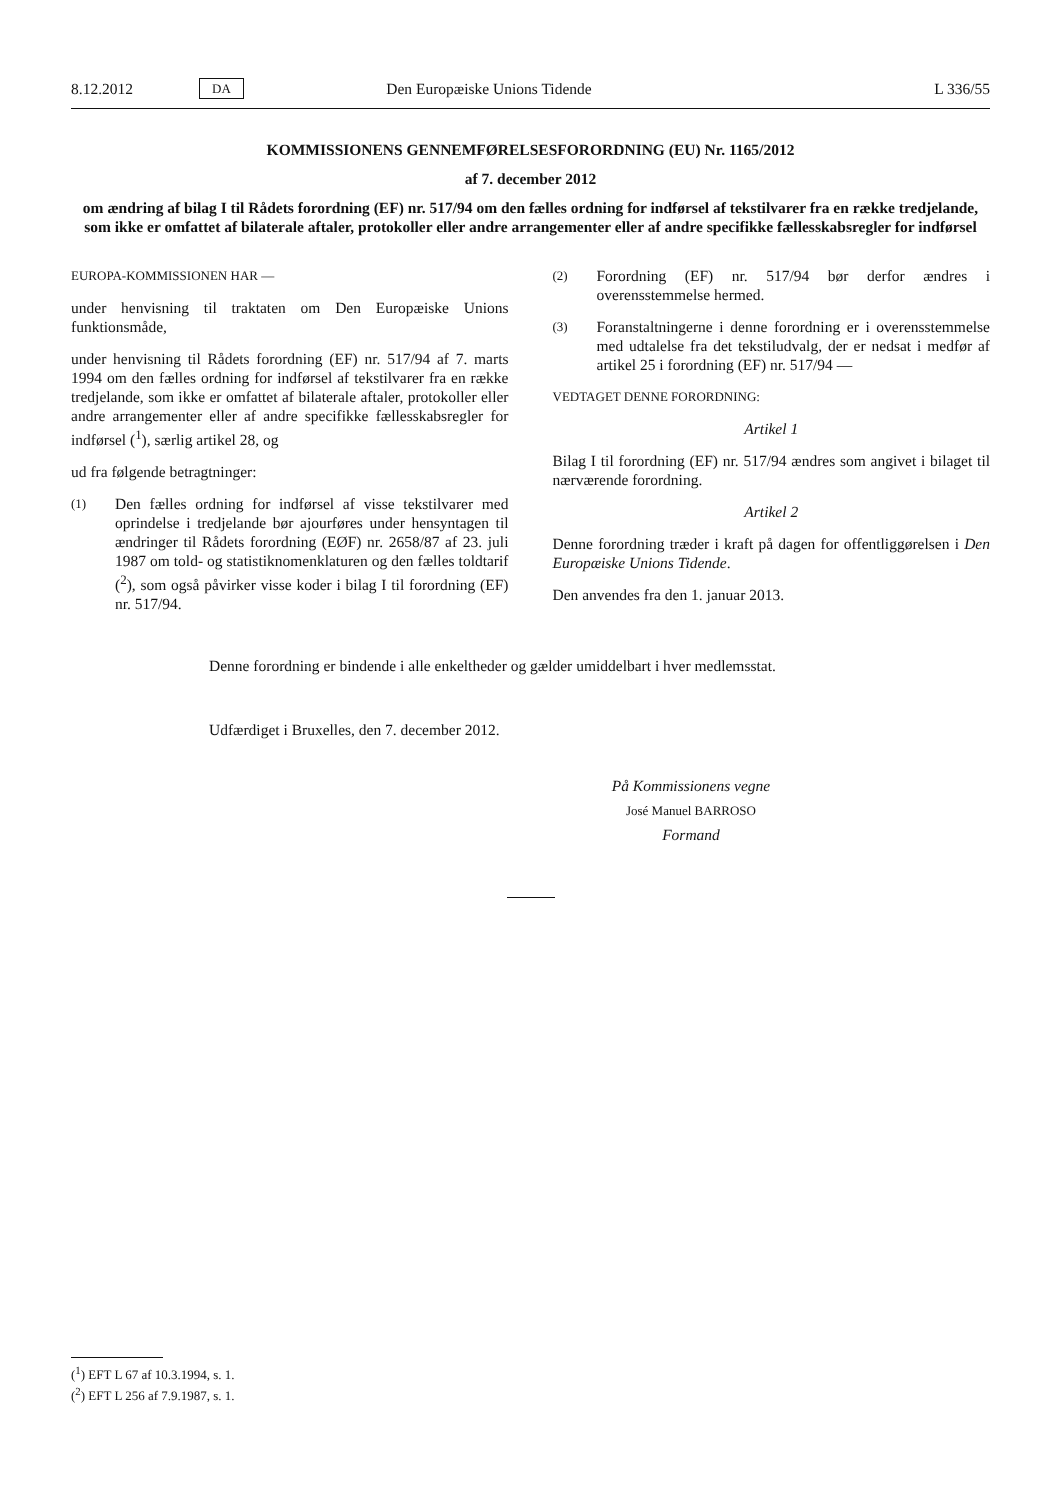8.12.2012 DA Den Europæiske Unions Tidende L 336/55
KOMMISSIONENS GENNEMFØRELSESFORORDNING (EU) Nr. 1165/2012
af 7. december 2012
om ændring af bilag I til Rådets forordning (EF) nr. 517/94 om den fælles ordning for indførsel af tekstilvarer fra en række tredjelande, som ikke er omfattet af bilaterale aftaler, protokoller eller andre arrangementer eller af andre specifikke fællesskabsregler for indførsel
EUROPA-KOMMISSIONEN HAR —
under henvisning til traktaten om Den Europæiske Unions funktionsmåde,
under henvisning til Rådets forordning (EF) nr. 517/94 af 7. marts 1994 om den fælles ordning for indførsel af tekstilvarer fra en række tredjelande, som ikke er omfattet af bilaterale aftaler, protokoller eller andre arrangementer eller af andre specifikke fællesskabsregler for indførsel (<sup>1</sup>), særlig artikel 28, og
ud fra følgende betragtninger:
(1)
Den fælles ordning for indførsel af visse tekstilvarer med oprindelse i tredjelande bør ajourføres under hensyntagen til ændringer til Rådets forordning (EØF) nr. 2658/87 af 23. juli 1987 om told- og statistiknomenklaturen og den fælles toldtarif (<sup>2</sup>), som også påvirker visse koder i bilag I til forordning (EF) nr. 517/94.
(2)
Forordning (EF) nr. 517/94 bør derfor ændres i overensstemmelse hermed.
(3)
Foranstaltningerne i denne forordning er i overensstemmelse med udtalelse fra det tekstiludvalg, der er nedsat i medfør af artikel 25 i forordning (EF) nr. 517/94 —
VEDTAGET DENNE FORORDNING:
Artikel 1
Bilag I til forordning (EF) nr. 517/94 ændres som angivet i bilaget til nærværende forordning.
Artikel 2
Denne forordning træder i kraft på dagen for offentliggørelsen i Den Europæiske Unions Tidende.
Den anvendes fra den 1. januar 2013.
Denne forordning er bindende i alle enkeltheder og gælder umiddelbart i hver medlemsstat.
Udfærdiget i Bruxelles, den 7. december 2012.
På Kommissionens vegne
José Manuel BARROSO
Formand
(<sup>1</sup>) EFT L 67 af 10.3.1994, s. 1.
(<sup>2</sup>) EFT L 256 af 7.9.1987, s. 1.